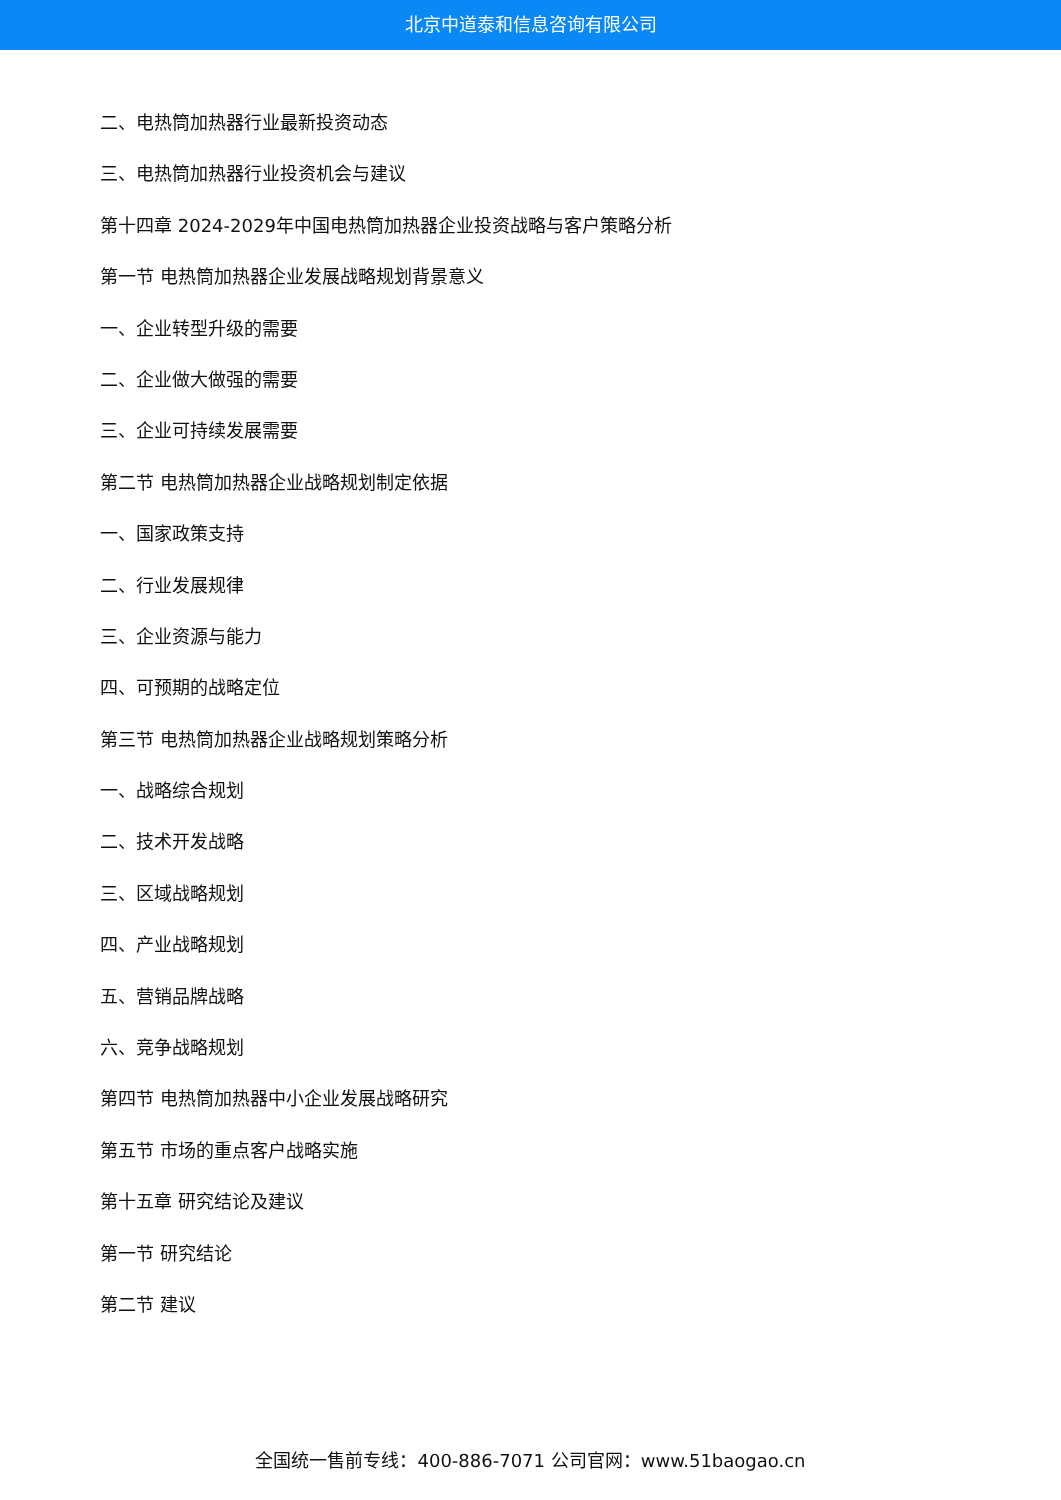北京中道泰和信息咨询有限公司
二、电热筒加热器行业最新投资动态
三、电热筒加热器行业投资机会与建议
第十四章 2024-2029年中国电热筒加热器企业投资战略与客户策略分析
第一节 电热筒加热器企业发展战略规划背景意义
一、企业转型升级的需要
二、企业做大做强的需要
三、企业可持续发展需要
第二节 电热筒加热器企业战略规划制定依据
一、国家政策支持
二、行业发展规律
三、企业资源与能力
四、可预期的战略定位
第三节 电热筒加热器企业战略规划策略分析
一、战略综合规划
二、技术开发战略
三、区域战略规划
四、产业战略规划
五、营销品牌战略
六、竞争战略规划
第四节 电热筒加热器中小企业发展战略研究
第五节 市场的重点客户战略实施
第十五章 研究结论及建议
第一节 研究结论
第二节 建议
全国统一售前专线：400-886-7071 公司官网：www.51baogao.cn